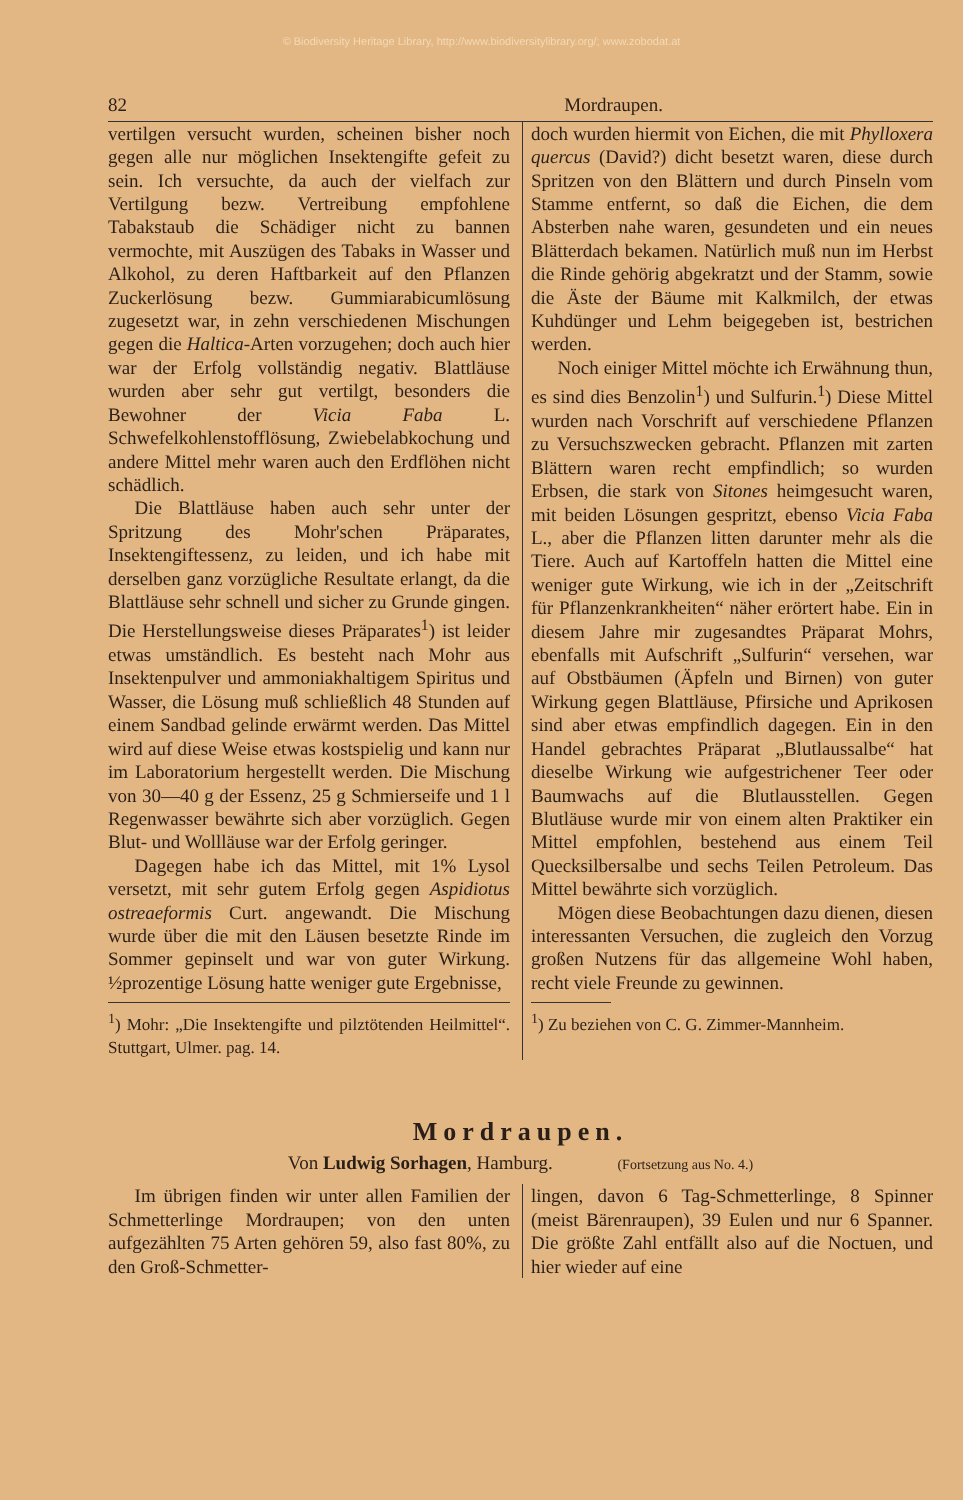© Biodiversity Heritage Library, http://www.biodiversitylibrary.org/; www.zobodat.at
82 Mordraupen.
vertilgen versucht wurden, scheinen bisher noch gegen alle nur möglichen Insektengifte gefeit zu sein. Ich versuchte, da auch der vielfach zur Vertilgung bezw. Vertreibung empfohlene Tabakstaub die Schädiger nicht zu bannen vermochte, mit Auszügen des Tabaks in Wasser und Alkohol, zu deren Haftbarkeit auf den Pflanzen Zuckerlösung bezw. Gummiarabicumlösung zugesetzt war, in zehn verschiedenen Mischungen gegen die Haltica-Arten vorzugehen; doch auch hier war der Erfolg vollständig negativ. Blattläuse wurden aber sehr gut vertilgt, besonders die Bewohner der Vicia Faba L. Schwefelkohlenstofflösung, Zwiebelabkochung und andere Mittel mehr waren auch den Erdflöhen nicht schädlich.
Die Blattläuse haben auch sehr unter der Spritzung des Mohr'schen Präparates, Insektengiftessenz, zu leiden, und ich habe mit derselben ganz vorzügliche Resultate erlangt, da die Blattläuse sehr schnell und sicher zu Grunde gingen. Die Herstellungsweise dieses Präparates<sup>1</sup>) ist leider etwas umständlich. Es besteht nach Mohr aus Insektenpulver und ammoniakhaltigem Spiritus und Wasser, die Lösung muß schließlich 48 Stunden auf einem Sandbad gelinde erwärmt werden. Das Mittel wird auf diese Weise etwas kostspielig und kann nur im Laboratorium hergestellt werden. Die Mischung von 30—40 g der Essenz, 25 g Schmierseife und 1 l Regenwasser bewährte sich aber vorzüglich. Gegen Blut- und Wollläuse war der Erfolg geringer.
Dagegen habe ich das Mittel, mit 1% Lysol versetzt, mit sehr gutem Erfolg gegen Aspidiotus ostreaeformis Curt. angewandt. Die Mischung wurde über die mit den Läusen besetzte Rinde im Sommer gepinselt und war von guter Wirkung. ½prozentige Lösung hatte weniger gute Ergebnisse,
<sup>1</sup>) Mohr: „Die Insektengifte und pilztötenden Heilmittel“. Stuttgart, Ulmer. pag. 14.
doch wurden hiermit von Eichen, die mit Phylloxera quercus (David?) dicht besetzt waren, diese durch Spritzen von den Blättern und durch Pinseln vom Stamme entfernt, so daß die Eichen, die dem Absterben nahe waren, gesundeten und ein neues Blätterdach bekamen. Natürlich muß nun im Herbst die Rinde gehörig abgekratzt und der Stamm, sowie die Äste der Bäume mit Kalkmilch, der etwas Kuhdünger und Lehm beigegeben ist, bestrichen werden.
Noch einiger Mittel möchte ich Erwähnung thun, es sind dies Benzolin<sup>1</sup>) und Sulfurin.<sup>1</sup>) Diese Mittel wurden nach Vorschrift auf verschiedene Pflanzen zu Versuchszwecken gebracht. Pflanzen mit zarten Blättern waren recht empfindlich; so wurden Erbsen, die stark von Sitones heimgesucht waren, mit beiden Lösungen gespritzt, ebenso Vicia Faba L., aber die Pflanzen litten darunter mehr als die Tiere. Auch auf Kartoffeln hatten die Mittel eine weniger gute Wirkung, wie ich in der „Zeitschrift für Pflanzenkrankheiten“ näher erörtert habe. Ein in diesem Jahre mir zugesandtes Präparat Mohrs, ebenfalls mit Aufschrift „Sulfurin“ versehen, war auf Obstbäumen (Äpfeln und Birnen) von guter Wirkung gegen Blattläuse, Pfirsiche und Aprikosen sind aber etwas empfindlich dagegen. Ein in den Handel gebrachtes Präparat „Blutlaussalbe“ hat dieselbe Wirkung wie aufgestrichener Teer oder Baumwachs auf die Blutlausstellen. Gegen Blutläuse wurde mir von einem alten Praktiker ein Mittel empfohlen, bestehend aus einem Teil Quecksilbersalbe und sechs Teilen Petroleum. Das Mittel bewährte sich vorzüglich.
Mögen diese Beobachtungen dazu dienen, diesen interessanten Versuchen, die zugleich den Vorzug großen Nutzens für das allgemeine Wohl haben, recht viele Freunde zu gewinnen.
<sup>1</sup>) Zu beziehen von C. G. Zimmer-Mannheim.
Mordraupen.
Von Ludwig Sorhagen, Hamburg. (Fortsetzung aus No. 4.)
Im übrigen finden wir unter allen Familien der Schmetterlinge Mordraupen; von den unten aufgezählten 75 Arten gehören 59, also fast 80%, zu den Groß-Schmetter-
lingen, davon 6 Tag-Schmetterlinge, 8 Spinner (meist Bärenraupen), 39 Eulen und nur 6 Spanner. Die größte Zahl entfällt also auf die Noctuen, und hier wieder auf eine